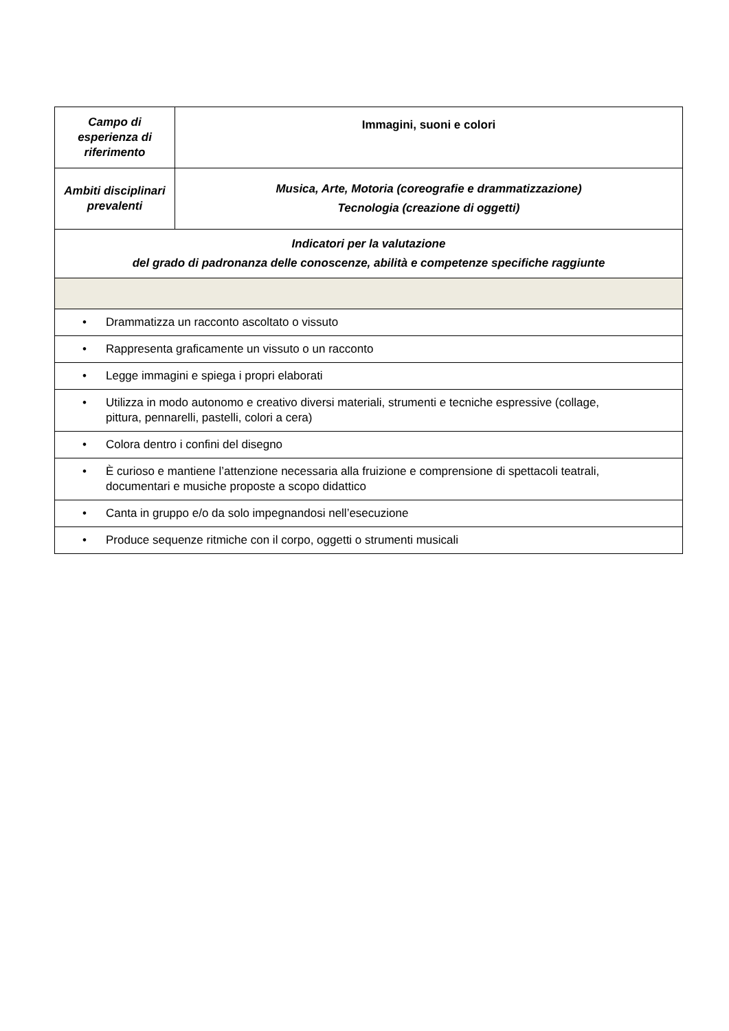| Campo di esperienza di riferimento | Immagini, suoni e colori |
| Ambiti disciplinari prevalenti | Musica, Arte, Motoria (coreografie e drammatizzazione) Tecnologia (creazione di oggetti) |
| Indicatori per la valutazione del grado di padronanza delle conoscenze, abilità e competenze specifiche raggiunte | |
| • Drammatizza un racconto ascoltato o vissuto | |
| • Rappresenta graficamente un vissuto o un racconto | |
| • Legge immagini e spiega i propri elaborati | |
| • Utilizza in modo autonomo e creativo diversi materiali, strumenti e tecniche espressive (collage, pittura, pennarelli, pastelli, colori a cera) | |
| • Colora dentro i confini del disegno | |
| • È curioso e mantiene l’attenzione necessaria alla fruizione e comprensione di spettacoli teatrali, documentari e musiche proposte a scopo didattico | |
| • Canta in gruppo e/o da solo impegnandosi nell’esecuzione | |
| • Produce sequenze ritmiche con il corpo, oggetti o strumenti musicali | |